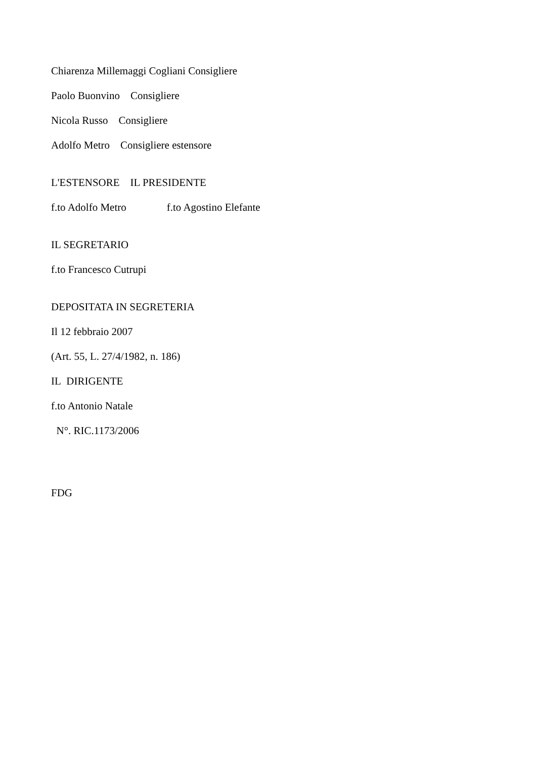Chiarenza Millemaggi Cogliani Consigliere
Paolo Buonvino Consigliere
Nicola Russo Consigliere
Adolfo Metro Consigliere estensore
L'ESTENSORE IL PRESIDENTE
f.to Adolfo Metro f.to Agostino Elefante
IL SEGRETARIO
f.to Francesco Cutrupi
DEPOSITATA IN SEGRETERIA
Il 12 febbraio 2007
(Art. 55, L. 27/4/1982, n. 186)
IL DIRIGENTE
f.to Antonio Natale
N°. RIC.1173/2006
FDG